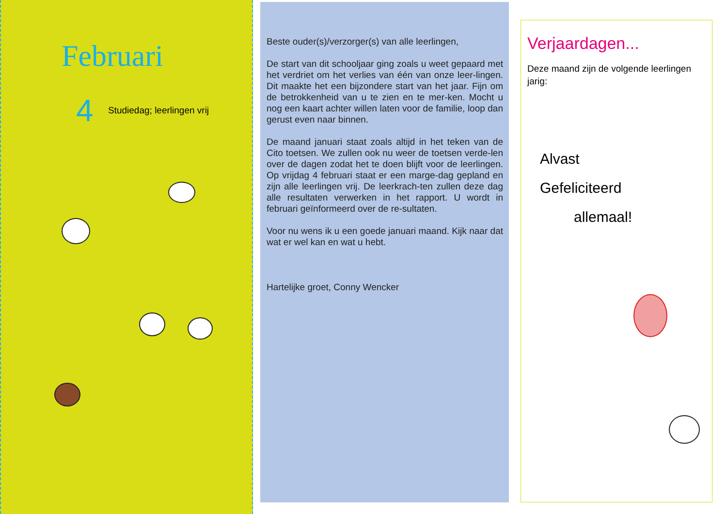Februari
4 Studiedag; leerlingen vrij
Beste ouder(s)/verzorger(s) van alle leerlingen,
De start van dit schooljaar ging zoals u weet gepaard met het verdriet om het verlies van één van onze leer-lingen. Dit maakte het een bijzondere start van het jaar. Fijn om de betrokkenheid van u te zien en te mer-ken. Mocht u nog een kaart achter willen laten voor de familie, loop dan gerust even naar binnen.
De maand januari staat zoals altijd in het teken van de Cito toetsen. We zullen ook nu weer de toetsen verde-len over de dagen zodat het te doen blijft voor de leerlingen. Op vrijdag 4 februari staat er een marge-dag gepland en zijn alle leerlingen vrij. De leerkrach-ten zullen deze dag alle resultaten verwerken in het rapport. U wordt in februari geïnformeerd over de re-sultaten.
Voor nu wens ik u een goede januari maand. Kijk naar dat wat er wel kan en wat u hebt.
Hartelijke groet, Conny Wencker
Verjaardagen...
Deze maand zijn de volgende leerlingen jarig:
Alvast
Gefeliciteerd
allemaal!